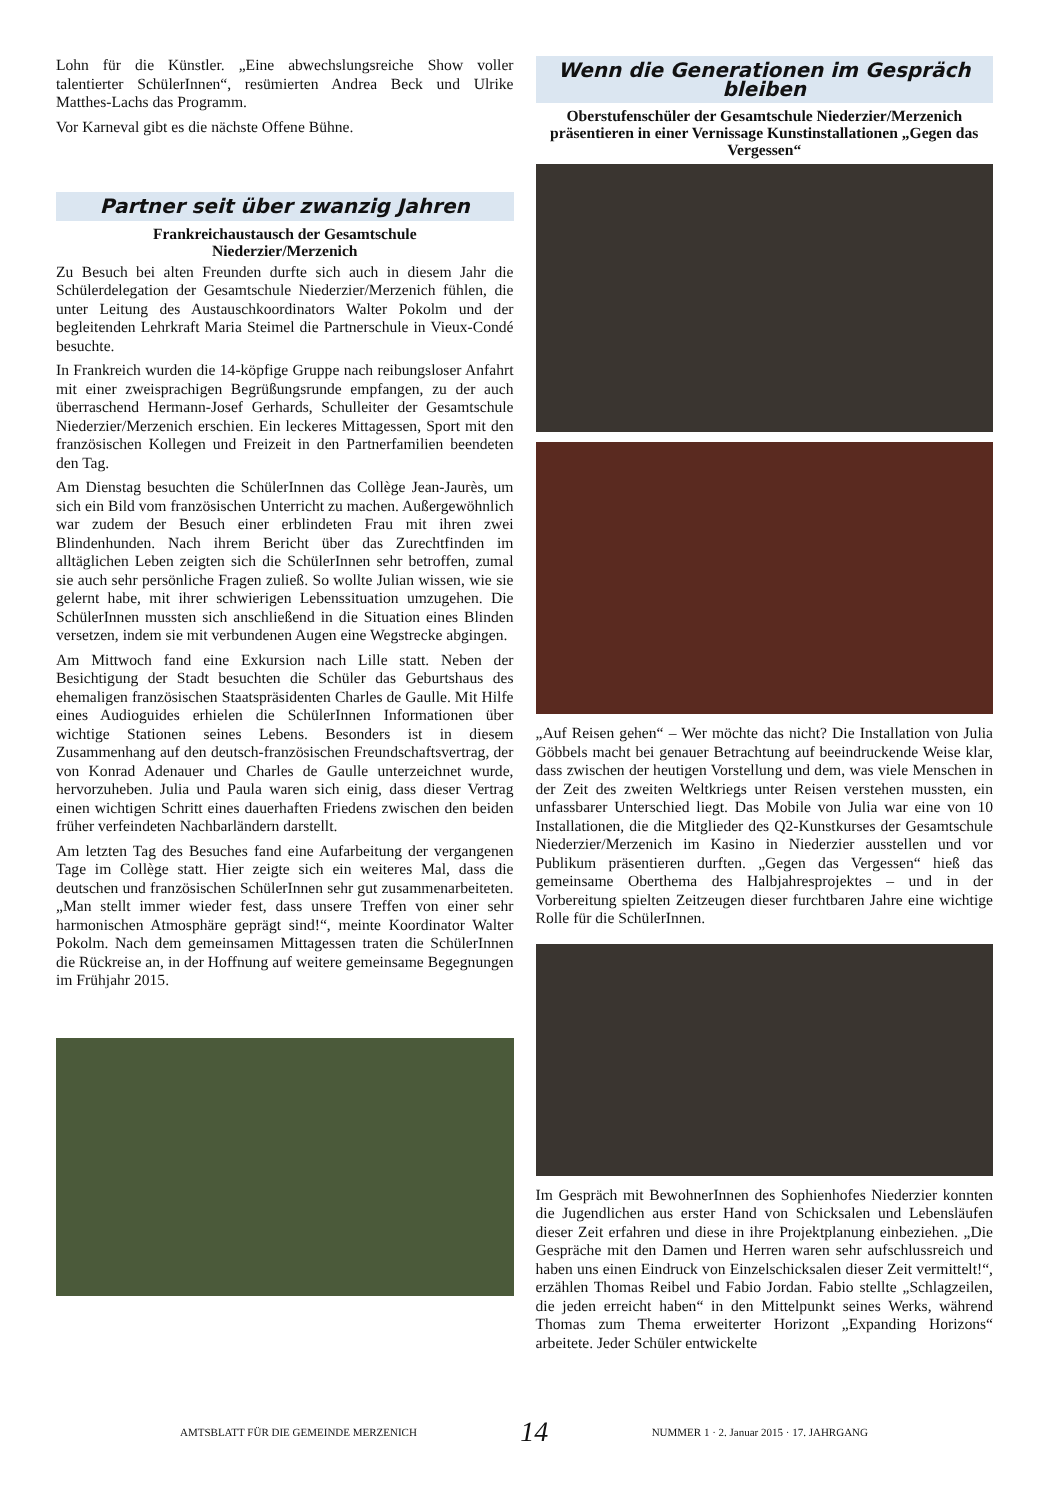Lohn für die Künstler. „Eine abwechslungsreiche Show voller talentierter SchülerInnen“, resümierten Andrea Beck und Ulrike Matthes-Lachs das Programm.
Vor Karneval gibt es die nächste Offene Bühne.
Partner seit über zwanzig Jahren
Frankreichaustausch der Gesamtschule
Niederzier/Merzenich
Zu Besuch bei alten Freunden durfte sich auch in diesem Jahr die Schülerdelegation der Gesamtschule Niederzier/Merzenich fühlen, die unter Leitung des Austauschkoordinators Walter Pokolm und der begleitenden Lehrkraft Maria Steimel die Partnerschule in Vieux-Condé besuchte.
In Frankreich wurden die 14-köpfige Gruppe nach reibungsloser Anfahrt mit einer zweisprachigen Begrüßungsrunde empfangen, zu der auch überraschend Hermann-Josef Gerhards, Schulleiter der Gesamtschule Niederzier/Merzenich erschien. Ein leckeres Mittagessen, Sport mit den französischen Kollegen und Freizeit in den Partnerfamilien beendeten den Tag.
Am Dienstag besuchten die SchülerInnen das Collège Jean-Jaurès, um sich ein Bild vom französischen Unterricht zu machen. Außergewöhnlich war zudem der Besuch einer erblindeten Frau mit ihren zwei Blindenhunden. Nach ihrem Bericht über das Zurechtfinden im alltäglichen Leben zeigten sich die SchülerInnen sehr betroffen, zumal sie auch sehr persönliche Fragen zuließ. So wollte Julian wissen, wie sie gelernt habe, mit ihrer schwierigen Lebenssituation umzugehen. Die SchülerInnen mussten sich anschließend in die Situation eines Blinden versetzen, indem sie mit verbundenen Augen eine Wegstrecke abgingen.
Am Mittwoch fand eine Exkursion nach Lille statt. Neben der Besichtigung der Stadt besuchten die Schüler das Geburtshaus des ehemaligen französischen Staatspräsidenten Charles de Gaulle. Mit Hilfe eines Audioguides erhielen die SchülerInnen Informationen über wichtige Stationen seines Lebens. Besonders ist in diesem Zusammenhang auf den deutsch-französischen Freundschaftsvertrag, der von Konrad Adenauer und Charles de Gaulle unterzeichnet wurde, hervorzuheben. Julia und Paula waren sich einig, dass dieser Vertrag einen wichtigen Schritt eines dauerhaften Friedens zwischen den beiden früher verfeindeten Nachbarländern darstellt.
Am letzten Tag des Besuches fand eine Aufarbeitung der vergangenen Tage im Collège statt. Hier zeigte sich ein weiteres Mal, dass die deutschen und französischen SchülerInnen sehr gut zusammenarbeiteten. „Man stellt immer wieder fest, dass unsere Treffen von einer sehr harmonischen Atmosphäre geprägt sind!“, meinte Koordinator Walter Pokolm. Nach dem gemeinsamen Mittagessen traten die SchülerInnen die Rückreise an, in der Hoffnung auf weitere gemeinsame Begegnungen im Frühjahr 2015.
Wenn die Generationen im Gespräch bleiben
Oberstufenschüler der Gesamtschule Niederzier/Merzenich präsentieren in einer Vernissage Kunstinstallationen „Gegen das Vergessen“
„Auf Reisen gehen“ – Wer möchte das nicht? Die Installation von Julia Göbbels macht bei genauer Betrachtung auf beeindruckende Weise klar, dass zwischen der heutigen Vorstellung und dem, was viele Menschen in der Zeit des zweiten Weltkriegs unter Reisen verstehen mussten, ein unfassbarer Unterschied liegt. Das Mobile von Julia war eine von 10 Installationen, die die Mitglieder des Q2-Kunstkurses der Gesamtschule Niederzier/Merzenich im Kasino in Niederzier ausstellen und vor Publikum präsentieren durften. „Gegen das Vergessen“ hieß das gemeinsame Oberthema des Halbjahresprojektes – und in der Vorbereitung spielten Zeitzeugen dieser furchtbaren Jahre eine wichtige Rolle für die SchülerInnen.
Im Gespräch mit BewohnerInnen des Sophienhofes Niederzier konnten die Jugendlichen aus erster Hand von Schicksalen und Lebensläufen dieser Zeit erfahren und diese in ihre Projektplanung einbeziehen. „Die Gespräche mit den Damen und Herren waren sehr aufschlussreich und haben uns einen Eindruck von Einzelschicksalen dieser Zeit vermittelt!“, erzählen Thomas Reibel und Fabio Jordan. Fabio stellte „Schlagzeilen, die jeden erreicht haben“ in den Mittelpunkt seines Werks, während Thomas zum Thema erweiterter Horizont „Expanding Horizons“ arbeitete. Jeder Schüler entwickelte
AMTSBLATT FÜR DIE GEMEINDE MERZENICH 14 NUMMER 1 · 2. Januar 2015 · 17. JAHRGANG